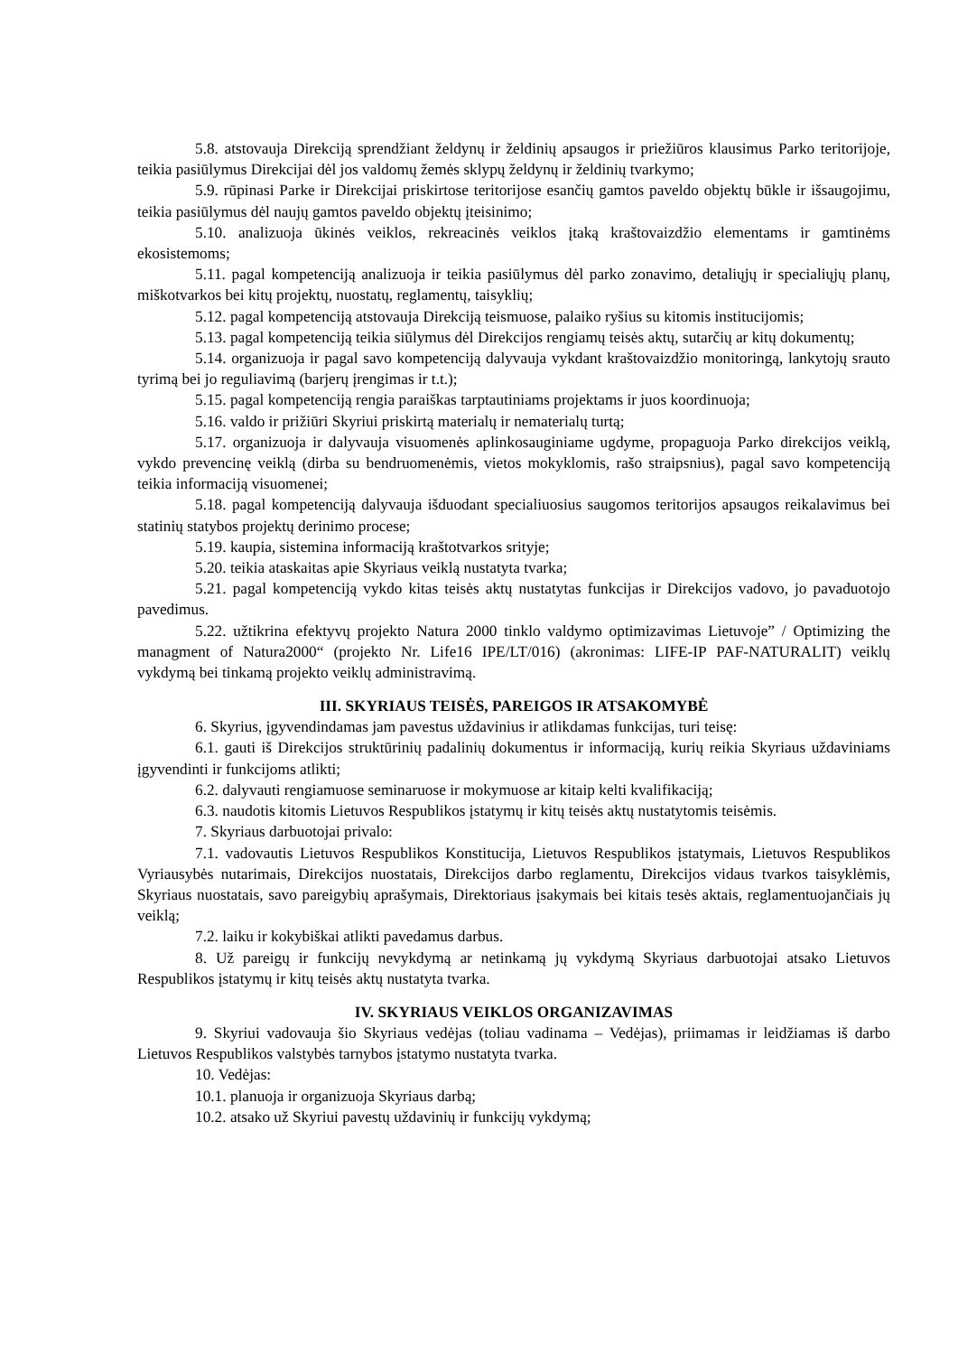5.8. atstovauja Direkciją sprendžiant želdynų ir želdinių apsaugos ir priežiūros klausimus Parko teritorijoje, teikia pasiūlymus Direkcijai dėl jos valdomų žemės sklypų želdynų ir želdinių tvarkymo;
5.9. rūpinasi Parke ir Direkcijai priskirtose teritorijose esančių gamtos paveldo objektų būkle ir išsaugojimu, teikia pasiūlymus dėl naujų gamtos paveldo objektų įteisinimo;
5.10. analizuoja ūkinės veiklos, rekreacinės veiklos įtaką kraštovaizdžio elementams ir gamtinėms ekosistemoms;
5.11. pagal kompetenciją analizuoja ir teikia pasiūlymus dėl parko zonavimo, detaliųjų ir specialiųjų planų, miškotvarkos bei kitų projektų, nuostatų, reglamentų, taisyklių;
5.12. pagal kompetenciją atstovauja Direkciją teismuose, palaiko ryšius su kitomis institucijomis;
5.13. pagal kompetenciją teikia siūlymus dėl Direkcijos rengiamų teisės aktų, sutarčių ar kitų dokumentų;
5.14. organizuoja ir pagal savo kompetenciją dalyvauja vykdant kraštovaizdžio monitoringą, lankytojų srauto tyrimą bei jo reguliavimą (barjerų įrengimas ir t.t.);
5.15. pagal kompetenciją rengia paraiškas tarptautiniams projektams ir juos koordinuoja;
5.16. valdo ir prižiūri Skyriui priskirtą materialų ir nematerialų turtą;
5.17. organizuoja ir dalyvauja visuomenės aplinkosauginiame ugdyme, propaguoja Parko direkcijos veiklą, vykdo prevencinę veiklą (dirba su bendruomenėmis, vietos mokyklomis, rašo straipsnius), pagal savo kompetenciją teikia informaciją visuomenei;
5.18. pagal kompetenciją dalyvauja išduodant specialiuosius saugomos teritorijos apsaugos reikalavimus bei statinių statybos projektų derinimo procese;
5.19. kaupia, sistemina informaciją kraštotvarkos srityje;
5.20. teikia ataskaitas apie Skyriaus veiklą nustatyta tvarka;
5.21. pagal kompetenciją vykdo kitas teisės aktų nustatytas funkcijas ir Direkcijos vadovo, jo pavaduotojo pavedimus.
5.22. užtikrina efektyvų projekto Natura 2000 tinklo valdymo optimizavimas Lietuvoje” / Optimizing the managment of Natura2000“ (projekto Nr. Life16 IPE/LT/016) (akronimas: LIFE-IP PAF-NATURALIT) veiklų vykdymą bei tinkamą projekto veiklų administravimą.
III. SKYRIAUS TEISĖS, PAREIGOS IR ATSAKOMYBĖ
6. Skyrius, įgyvendindamas jam pavestus uždavinius ir atlikdamas funkcijas, turi teisę:
6.1. gauti iš Direkcijos struktūrinių padalinių dokumentus ir informaciją, kurių reikia Skyriaus uždaviniams įgyvendinti ir funkcijoms atlikti;
6.2. dalyvauti rengiamuose seminaruose ir mokymuose ar kitaip kelti kvalifikaciją;
6.3. naudotis kitomis Lietuvos Respublikos įstatymų ir kitų teisės aktų nustatytomis teisėmis.
7. Skyriaus darbuotojai privalo:
7.1. vadovautis Lietuvos Respublikos Konstitucija, Lietuvos Respublikos įstatymais, Lietuvos Respublikos Vyriausybės nutarimais, Direkcijos nuostatais, Direkcijos darbo reglamentu, Direkcijos vidaus tvarkos taisyklėmis, Skyriaus nuostatais, savo pareigybių aprašymais, Direktoriaus įsakymais bei kitais tesės aktais, reglamentuojančiais jų veiklą;
7.2. laiku ir kokybiškai atlikti pavedamus darbus.
8. Už pareigų ir funkcijų nevykdymą ar netinkamą jų vykdymą Skyriaus darbuotojai atsako Lietuvos Respublikos įstatymų ir kitų teisės aktų nustatyta tvarka.
IV. SKYRIAUS VEIKLOS ORGANIZAVIMAS
9. Skyriui vadovauja šio Skyriaus vedėjas (toliau vadinama – Vedėjas), priimamas ir leidžiamas iš darbo Lietuvos Respublikos valstybės tarnybos įstatymo nustatyta tvarka.
10. Vedėjas:
10.1. planuoja ir organizuoja Skyriaus darbą;
10.2. atsako už Skyriui pavestų uždavinių ir funkcijų vykdymą;